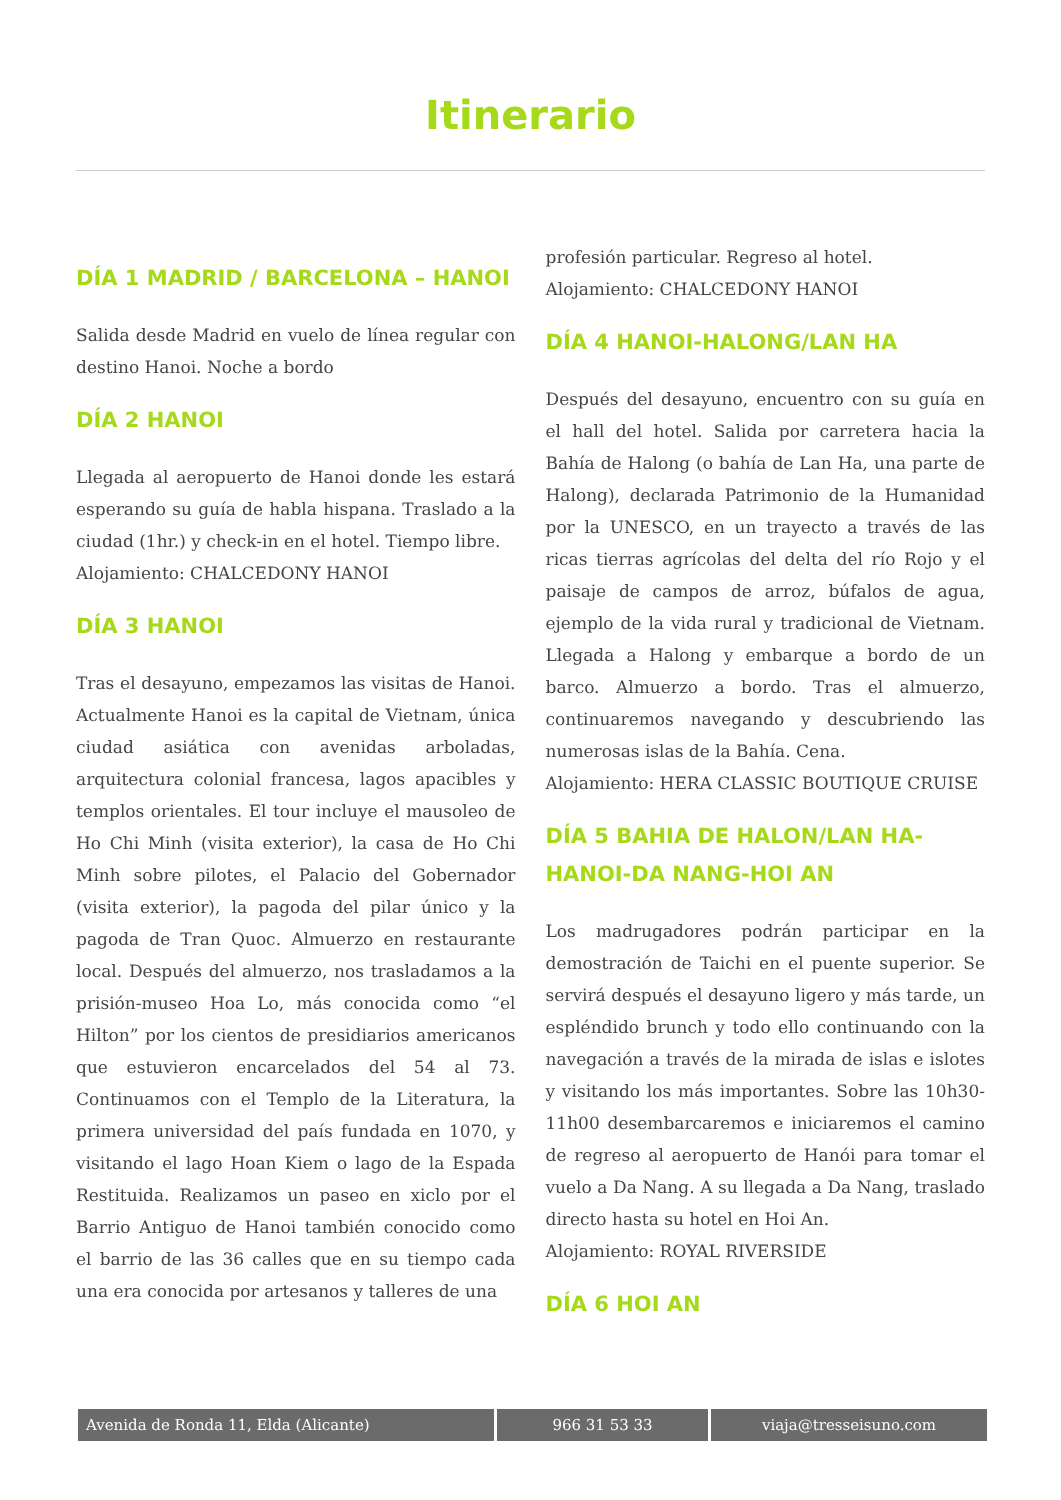Itinerario
DÍA 1 MADRID / BARCELONA – HANOI
Salida desde Madrid en vuelo de línea regular con destino Hanoi. Noche a bordo
DÍA 2 HANOI
Llegada al aeropuerto de Hanoi donde les estará esperando su guía de habla hispana. Traslado a la ciudad (1hr.) y check-in en el hotel. Tiempo libre.
Alojamiento: CHALCEDONY HANOI
DÍA 3 HANOI
Tras el desayuno, empezamos las visitas de Hanoi. Actualmente Hanoi es la capital de Vietnam, única ciudad asiática con avenidas arboladas, arquitectura colonial francesa, lagos apacibles y templos orientales. El tour incluye el mausoleo de Ho Chi Minh (visita exterior), la casa de Ho Chi Minh sobre pilotes, el Palacio del Gobernador (visita exterior), la pagoda del pilar único y la pagoda de Tran Quoc. Almuerzo en restaurante local. Después del almuerzo, nos trasladamos a la prisión-museo Hoa Lo, más conocida como “el Hilton” por los cientos de presidiarios americanos que estuvieron encarcelados del 54 al 73. Continuamos con el Templo de la Literatura, la primera universidad del país fundada en 1070, y visitando el lago Hoan Kiem o lago de la Espada Restituida. Realizamos un paseo en xiclo por el Barrio Antiguo de Hanoi también conocido como el barrio de las 36 calles que en su tiempo cada una era conocida por artesanos y talleres de una
profesión particular. Regreso al hotel.
Alojamiento: CHALCEDONY HANOI
DÍA 4 HANOI-HALONG/LAN HA
Después del desayuno, encuentro con su guía en el hall del hotel. Salida por carretera hacia la Bahía de Halong (o bahía de Lan Ha, una parte de Halong), declarada Patrimonio de la Humanidad por la UNESCO, en un trayecto a través de las ricas tierras agrícolas del delta del río Rojo y el paisaje de campos de arroz, búfalos de agua, ejemplo de la vida rural y tradicional de Vietnam. Llegada a Halong y embarque a bordo de un barco. Almuerzo a bordo. Tras el almuerzo, continuaremos navegando y descubriendo las numerosas islas de la Bahía. Cena.
Alojamiento: HERA CLASSIC BOUTIQUE CRUISE
DÍA 5 BAHIA DE HALON/LAN HA-HANOI-DA NANG-HOI AN
Los madrugadores podrán participar en la demostración de Taichi en el puente superior. Se servirá después el desayuno ligero y más tarde, un espléndido brunch y todo ello continuando con la navegación a través de la mirada de islas e islotes y visitando los más importantes. Sobre las 10h30-11h00 desembarcaremos e iniciaremos el camino de regreso al aeropuerto de Hanói para tomar el vuelo a Da Nang. A su llegada a Da Nang, traslado directo hasta su hotel en Hoi An.
Alojamiento: ROYAL RIVERSIDE
DÍA 6 HOI AN
| Avenida de Ronda 11, Elda (Alicante) | 966 31 53 33 | viaja@tresseisuno.com |